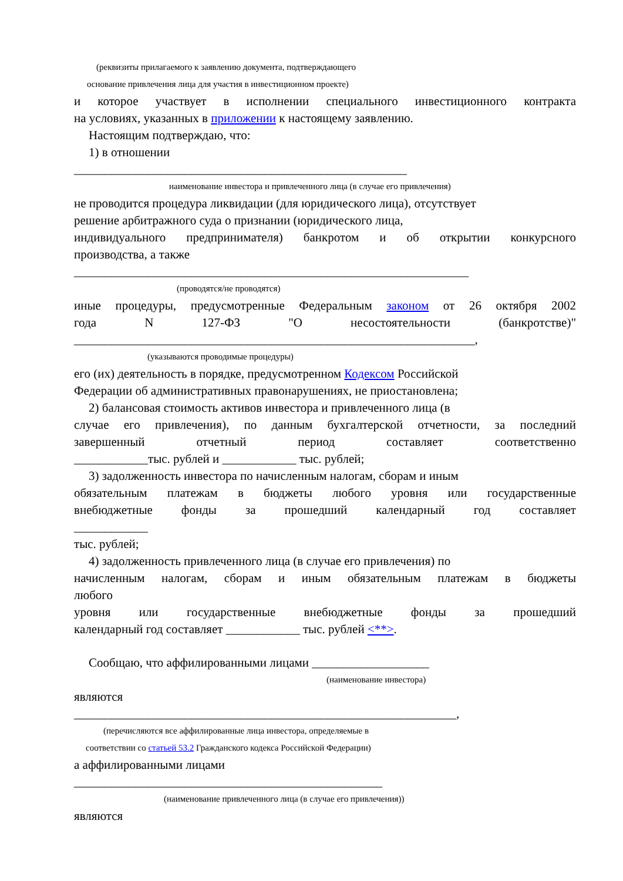(реквизиты прилагаемого к заявлению документа, подтверждающего
основание привлечения лица для участия в инвестиционном проекте)
и которое участвует в исполнении специального инвестиционного контракта
на условиях, указанных в приложении к настоящему заявлению.
Настоящим подтверждаю, что:
1) в отношении
______________________________________________________
наименование инвестора и привлеченного лица (в случае его привлечения)
не проводится процедура ликвидации (для юридического лица), отсутствует
решение арбитражного суда о признании (юридического лица,
индивидуального предпринимателя) банкротом и об открытии конкурсного
производства, а также
________________________________________________________________
(проводятся/не проводятся)
иные процедуры, предусмотренные Федеральным законом от 26 октября 2002
года N 127-ФЗ "О несостоятельности (банкротстве)"
_________________________________________________________________,
(указываются проводимые процедуры)
его (их) деятельность в порядке, предусмотренном Кодексом Российской
Федерации об административных правонарушениях, не приостановлена;
2) балансовая стоимость активов инвестора и привлеченного лица (в
случае его привлечения), по данным бухгалтерской отчетности, за последний
завершенный отчетный период составляет соответственно
____________тыс. рублей и ____________ тыс. рублей;
3) задолженность инвестора по начисленным налогам, сборам и иным
обязательным платежам в бюджеты любого уровня или государственные
внебюджетные фонды за прошедший календарный год составляет
____________
тыс. рублей;
4) задолженность привлеченного лица (в случае его привлечения) по
начисленным налогам, сборам и иным обязательным платежам в бюджеты
любого
уровня или государственные внебюджетные фонды за прошедший
календарный год составляет ____________ тыс. рублей <**>.
Сообщаю, что аффилированными лицами ___________________
(наименование инвестора)
являются
______________________________________________________________,
(перечисляются все аффилированные лица инвестора, определяемые в
соответствии со статьей 53.2 Гражданского кодекса Российской Федерации)
а аффилированными лицами
__________________________________________________
(наименование привлеченного лица (в случае его привлечения))
являются